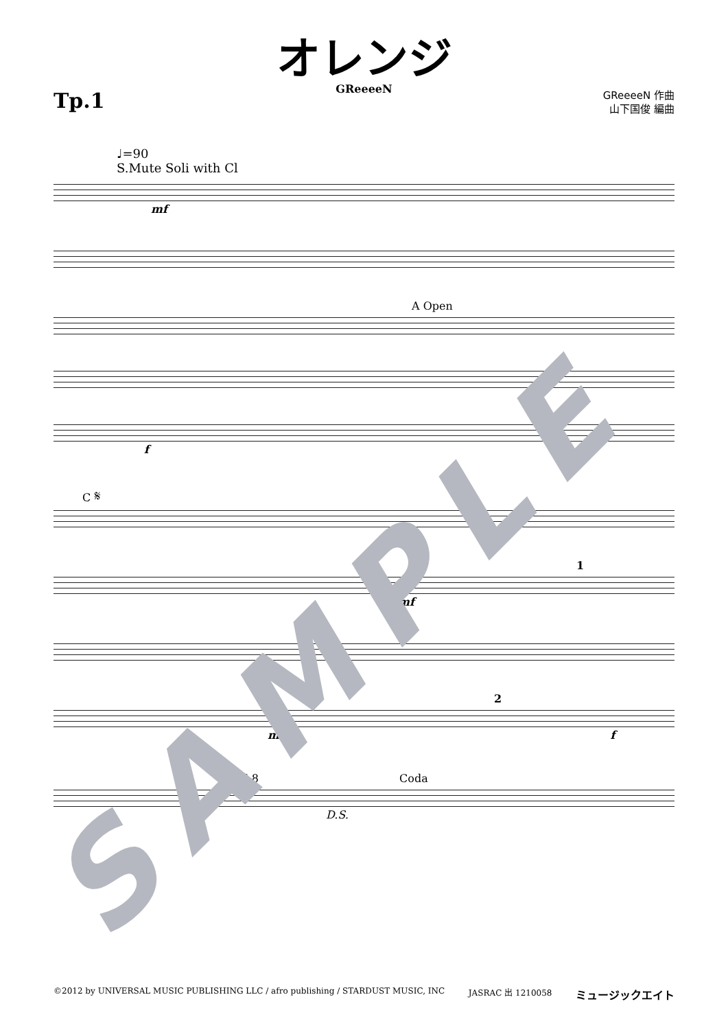オレンジ
GReeeeN
Tp.1
GReeeeN 作曲
山下国俊 編曲
♩=90
S.Mute Soli with Cl
mf
A Open
f
C 𝄋
1
mf
2
mf f
E 8 Coda
D.S.
SAMPLE
©2012 by UNIVERSAL MUSIC PUBLISHING LLC / afro publishing / STARDUST MUSIC, INC JASRAC 出 1210058 ミュージックエイト